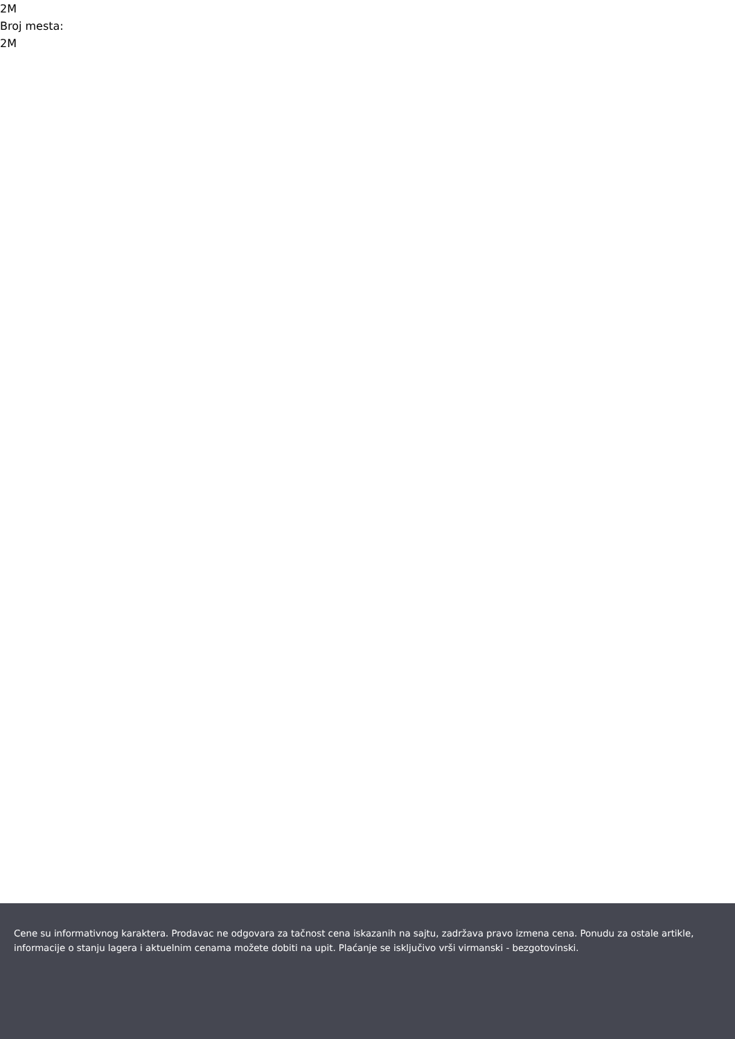2M
Broj mesta:
2M
Cene su informativnog karaktera. Prodavac ne odgovara za tačnost cena iskazanih na sajtu, zadržava pravo izmena cena. Ponudu za ostale artikle, informacije o stanju lagera i aktuelnim cenama možete dobiti na upit. Plaćanje se isključivo vrši virmanski - bezgotovinski.